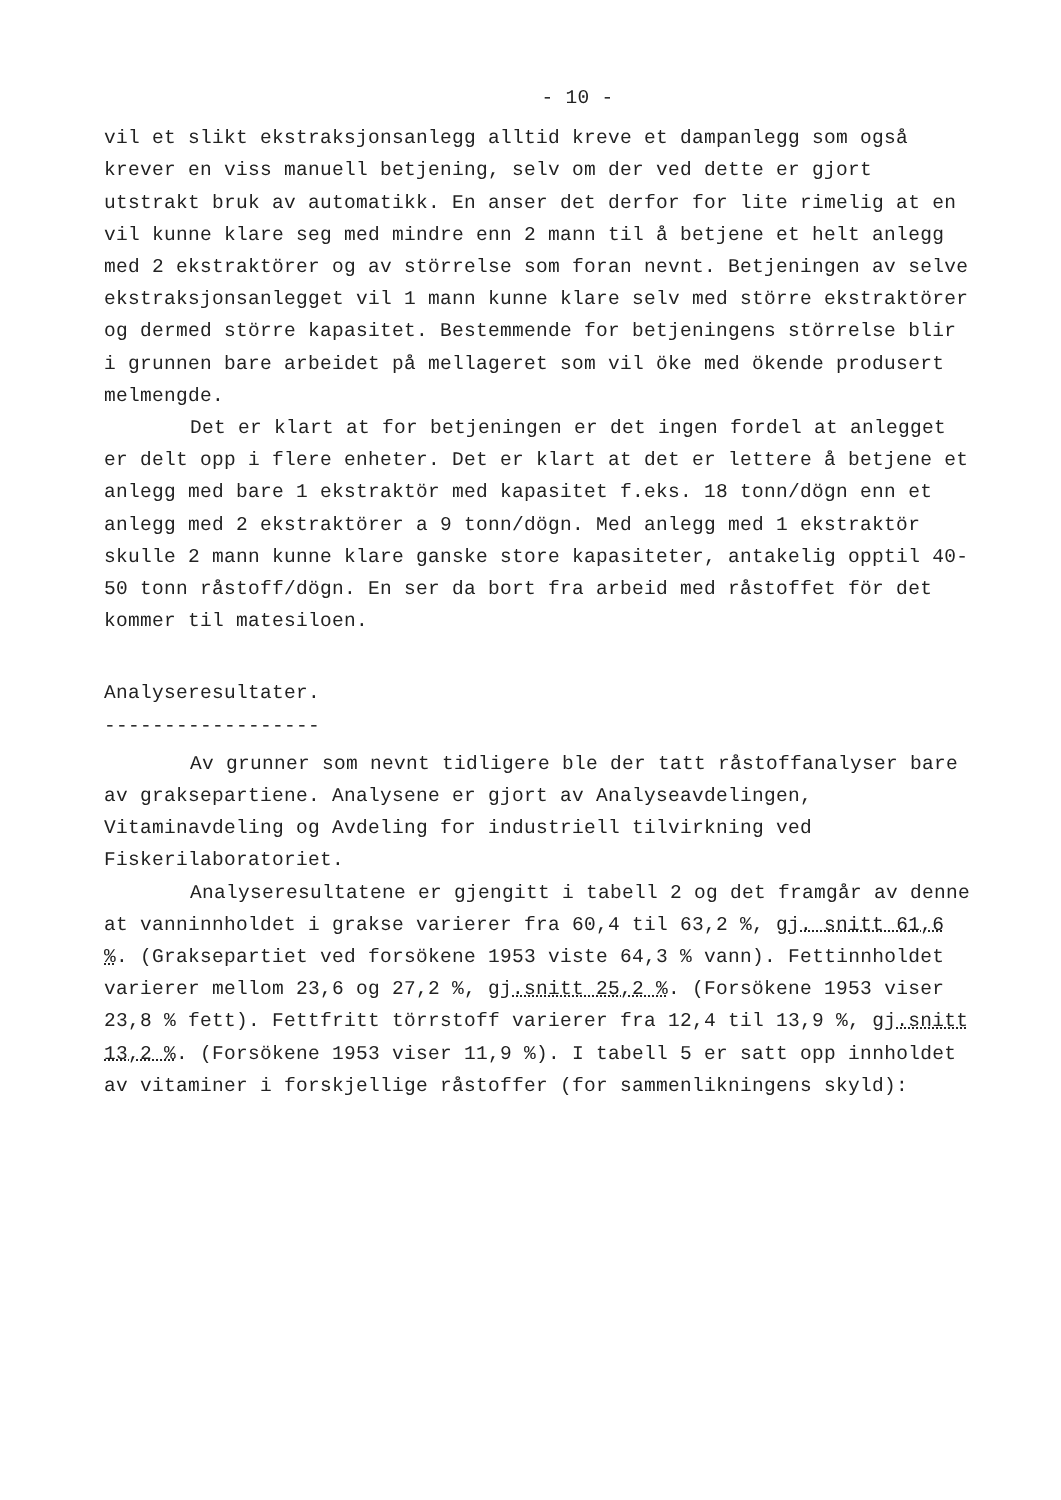- 10 -
vil et slikt ekstraksjonsanlegg alltid kreve et dampanlegg som også krever en viss manuell betjening, selv om der ved dette er gjort utstrakt bruk av automatikk. En anser det derfor for lite rimelig at en vil kunne klare seg med mindre enn 2 mann til å betjene et helt anlegg med 2 ekstraktörer og av störrelse som foran nevnt. Betjeningen av selve ekstraksjonsanlegget vil 1 mann kunne klare selv med större ekstraktörer og dermed större kapasitet. Bestemmende for betjeningens störrelse blir i grunnen bare arbeidet på mellageret som vil öke med ökende produsert melmengde.
Det er klart at for betjeningen er det ingen fordel at anlegget er delt opp i flere enheter. Det er klart at det er lettere å betjene et anlegg med bare 1 ekstraktör med kapasitet f.eks. 18 tonn/dögn enn et anlegg med 2 ekstraktörer a 9 tonn/dögn. Med anlegg med 1 ekstraktör skulle 2 mann kunne klare ganske store kapasiteter, antakelig opptil 40-50 tonn råstoff/dögn. En ser da bort fra arbeid med råstoffet för det kommer til matesiloen.
Analyseresultater.
------------------
Av grunner som nevnt tidligere ble der tatt råstoffanalyser bare av graksepartiene. Analysene er gjort av Analyseavdelingen, Vitaminavdeling og Avdeling for industriell tilvirkning ved Fiskerilaboratoriet.
Analyseresultatene er gjengitt i tabell 2 og det framgår av denne at vanninnholdet i grakse varierer fra 60,4 til 63,2 %, gj. snitt 61,6 %. (Graksepartiet ved forsökene 1953 viste 64,3 % vann). Fettinnholdet varierer mellom 23,6 og 27,2 %, gj.snitt 25,2 %. (Forsökene 1953 viser 23,8 % fett). Fettfritt törrstoff varierer fra 12,4 til 13,9 %, gj.snitt 13,2 %. (Forsökene 1953 viser 11,9 %). I tabell 5 er satt opp innholdet av vitaminer i forskjellige råstoffer (for sammenlikningens skyld):